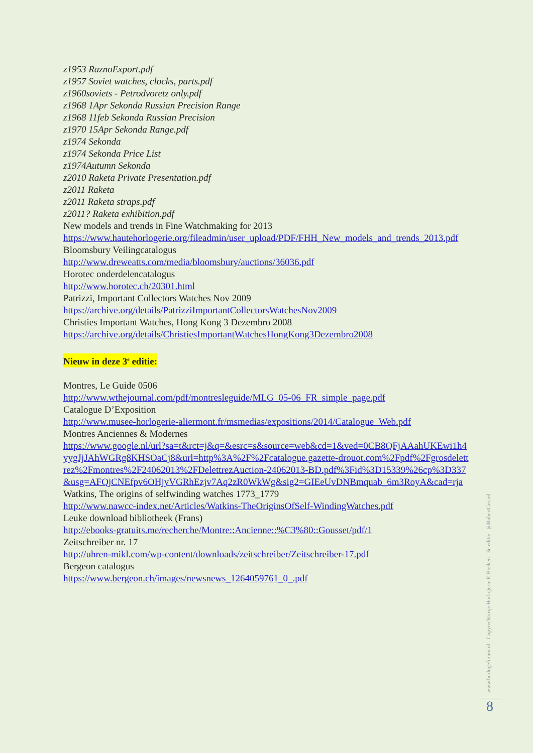z1953 RaznoExport.pdf
z1957 Soviet watches, clocks, parts.pdf
z1960soviets - Petrodvoretz only.pdf
z1968 1Apr Sekonda Russian Precision Range
z1968 11feb Sekonda Russian Precision
z1970 15Apr Sekonda Range.pdf
z1974 Sekonda
z1974 Sekonda Price List
z1974Autumn Sekonda
z2010 Raketa Private Presentation.pdf
z2011 Raketa
z2011 Raketa straps.pdf
z2011? Raketa exhibition.pdf
New models and trends in Fine Watchmaking for 2013
https://www.hautehorlogerie.org/fileadmin/user_upload/PDF/FHH_New_models_and_trends_2013.pdf
Bloomsbury Veilingcatalogus
http://www.dreweatts.com/media/bloomsbury/auctions/36036.pdf
Horotec onderdelencatalogus
http://www.horotec.ch/20301.html
Patrizzi, Important Collectors Watches Nov 2009
https://archive.org/details/PatrizziImportantCollectorsWatchesNov2009
Christies Important Watches, Hong Kong 3 Dezembro 2008
https://archive.org/details/ChristiesImportantWatchesHongKong3Dezembro2008
Nieuw in deze 3<sup>e</sup> editie:
Montres, Le Guide 0506
http://www.wthejournal.com/pdf/montresleguide/MLG_05-06_FR_simple_page.pdf
Catalogue D’Exposition
http://www.musee-horlogerie-aliermont.fr/msmedias/expositions/2014/Catalogue_Web.pdf
Montres Anciennes & Modernes
https://www.google.nl/url?sa=t&rct=j&q=&esrc=s&source=web&cd=1&ved=0CB8QFjAAahUKEwi1h4yygJjJAhWGRg8KHSOaCj8&url=http%3A%2F%2Fcatalogue.gazette-drouot.com%2Fpdf%2Fgrosdelettrez%2Fmontres%2F24062013%2FDelettrezAuction-24062013-BD.pdf%3Fid%3D15339%26cp%3D337&usg=AFQjCNEfpv6OHjyVGRhEzjv7Aq2zR0WkWg&sig2=GIEeUvDNBmquab_6m3RoyA&cad=rja
Watkins, The origins of selfwinding watches 1773_1779
http://www.nawcc-index.net/Articles/Watkins-TheOriginsOfSelf-WindingWatches.pdf
Leuke download bibliotheek (Frans)
http://ebooks-gratuits.me/recherche/Montre::Ancienne::%C3%80::Gousset/pdf/1
Zeitschreiber nr. 17
http://uhren-mikl.com/wp-content/downloads/zeitschreiber/Zeitschreiber-17.pdf
Bergeon catalogus
https://www.bergeon.ch/images/newsnews_1264059761_0_.pdf
www.horlogeforum.nl - Copyrechtvrije Horlogerie E-Boeken - 3e editie - @RobertGerard
8